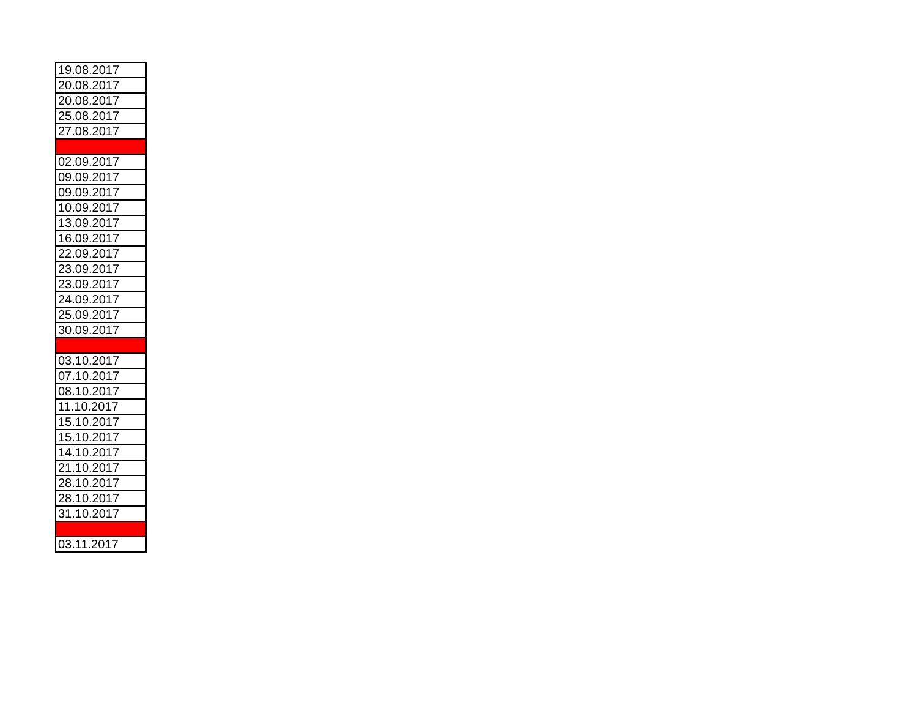| 19.08.2017 |
| 20.08.2017 |
| 20.08.2017 |
| 25.08.2017 |
| 27.08.2017 |
| 02.09.2017 |
| 09.09.2017 |
| 09.09.2017 |
| 10.09.2017 |
| 13.09.2017 |
| 16.09.2017 |
| 22.09.2017 |
| 23.09.2017 |
| 23.09.2017 |
| 24.09.2017 |
| 25.09.2017 |
| 30.09.2017 |
| 03.10.2017 |
| 07.10.2017 |
| 08.10.2017 |
| 11.10.2017 |
| 15.10.2017 |
| 15.10.2017 |
| 14.10.2017 |
| 21.10.2017 |
| 28.10.2017 |
| 28.10.2017 |
| 31.10.2017 |
| 03.11.2017 |